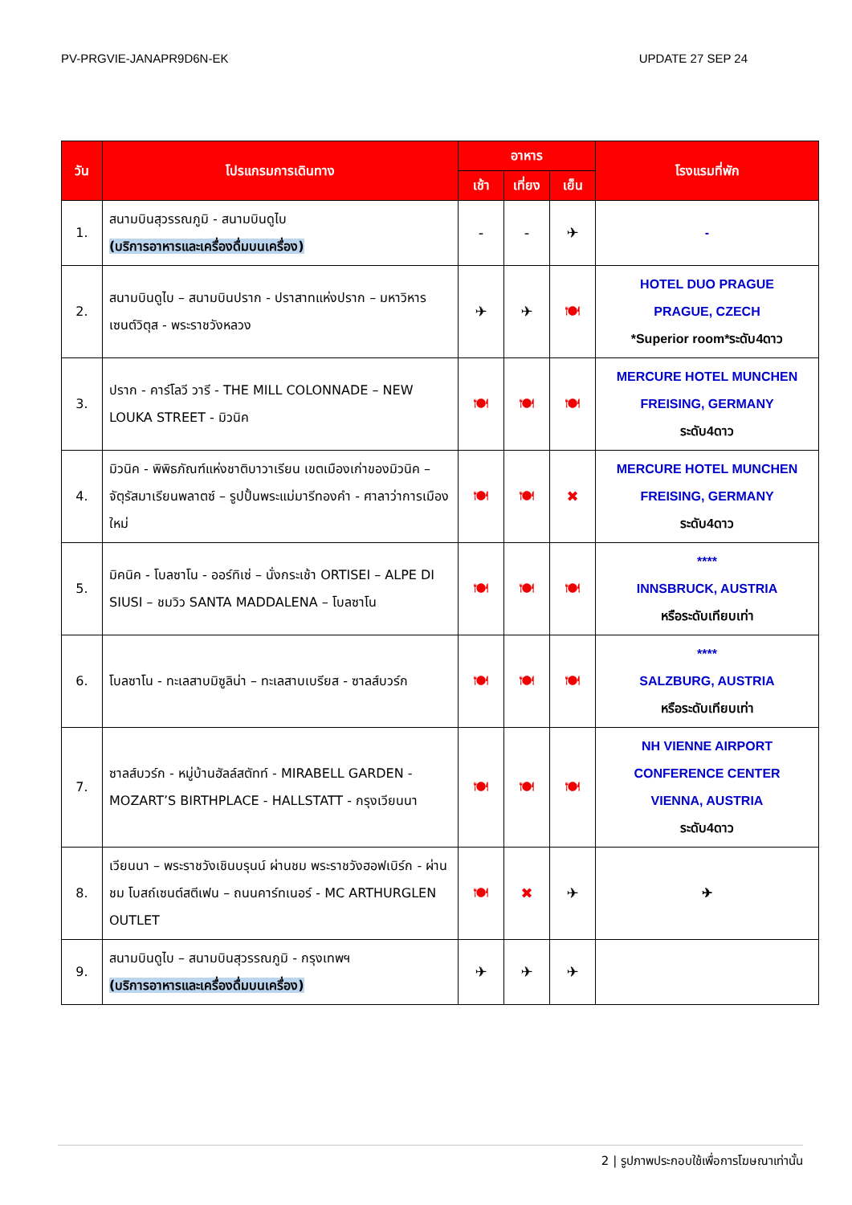PV-PRGVIE-JANAPR9D6N-EK UPDATE 27 SEP 24
| วัน | โปรแกรมการเดินทาง | อาหาร | | | โรงแรมที่พัก |
| --- | --- | --- | --- | --- | --- |
| | | เช้า | เที่ยง | เย็น | |
| 1. | สนามบินสุวรรณภูมิ - สนามบินดูไบ (บริการอาหารและเครื่องดื่มบนเครื่อง) | - | - | ✈ | - |
| 2. | สนามบินดูไบ – สนามบินปราก - ปราสาทแห่งปราก – มหาวิหารเซนต์วิตุส - พระราชวังหลวง | ✈ | ✈ | 🍽 | HOTEL DUO PRAGUE PRAGUE, CZECH *Superior room*ระดับ4ดาว |
| 3. | ปราก - คาร์โลวี วารี - THE MILL COLONNADE – NEW LOUKA STREET - มิวนิค | 🍽 | 🍽 | 🍽 | MERCURE HOTEL MUNCHEN FREISING, GERMANY ระดับ4ดาว |
| 4. | มิวนิค - พิพิธภัณฑ์แห่งชาติบาวาเรียน เขตเมืองเก่าของมิวนิค – จัตุรัสมาเรียนพลาตซ์ – รูปปั้นพระแม่มารีทองคำ - ศาลาว่าการเมืองใหม่ | 🍽 | 🍽 | ✖ | MERCURE HOTEL MUNCHEN FREISING, GERMANY ระดับ4ดาว |
| 5. | มิคนิค - โบลซาโน - ออร์ทิเซ่ – นั่งกระเช้า ORTISEI – ALPE DI SIUSI – ชมวิว SANTA MADDALENA – โบลซาโน | 🍽 | 🍽 | 🍽 | **** INNSBRUCK, AUSTRIA หรือระดับเทียบเท่า |
| 6. | โบลซาโน - ทะเลสาบมิซูลิน่า – ทะเลสาบเบรียส - ซาลส์บวร์ก | 🍽 | 🍽 | 🍽 | **** SALZBURG, AUSTRIA หรือระดับเทียบเท่า |
| 7. | ซาลส์บวร์ก - หมู่บ้านฮัลล์สตัทท์ - MIRABELL GARDEN - MOZART’S BIRTHPLACE - HALLSTATT - กรุงเวียนนา | 🍽 | 🍽 | 🍽 | NH VIENNE AIRPORT CONFERENCE CENTER VIENNA, AUSTRIA ระดับ4ดาว |
| 8. | เวียนนา – พระราชวังเชินบรุนน์ ผ่านชม พระราชวังฮอฟเบิร์ก - ผ่านชม โบสถ์เซนต์สตีเฟน – ถนนคาร์ทเนอร์ - MC ARTHURGLEN OUTLET | 🍽 | ✖ | ✈ | ✈ |
| 9. | สนามบินดูไบ – สนามบินสุวรรณภูมิ - กรุงเทพฯ (บริการอาหารและเครื่องดื่มบนเครื่อง) | ✈ | ✈ | ✈ | |
2 | รูปภาพประกอบใช้เพื่อการโฆษณาเท่านั้น